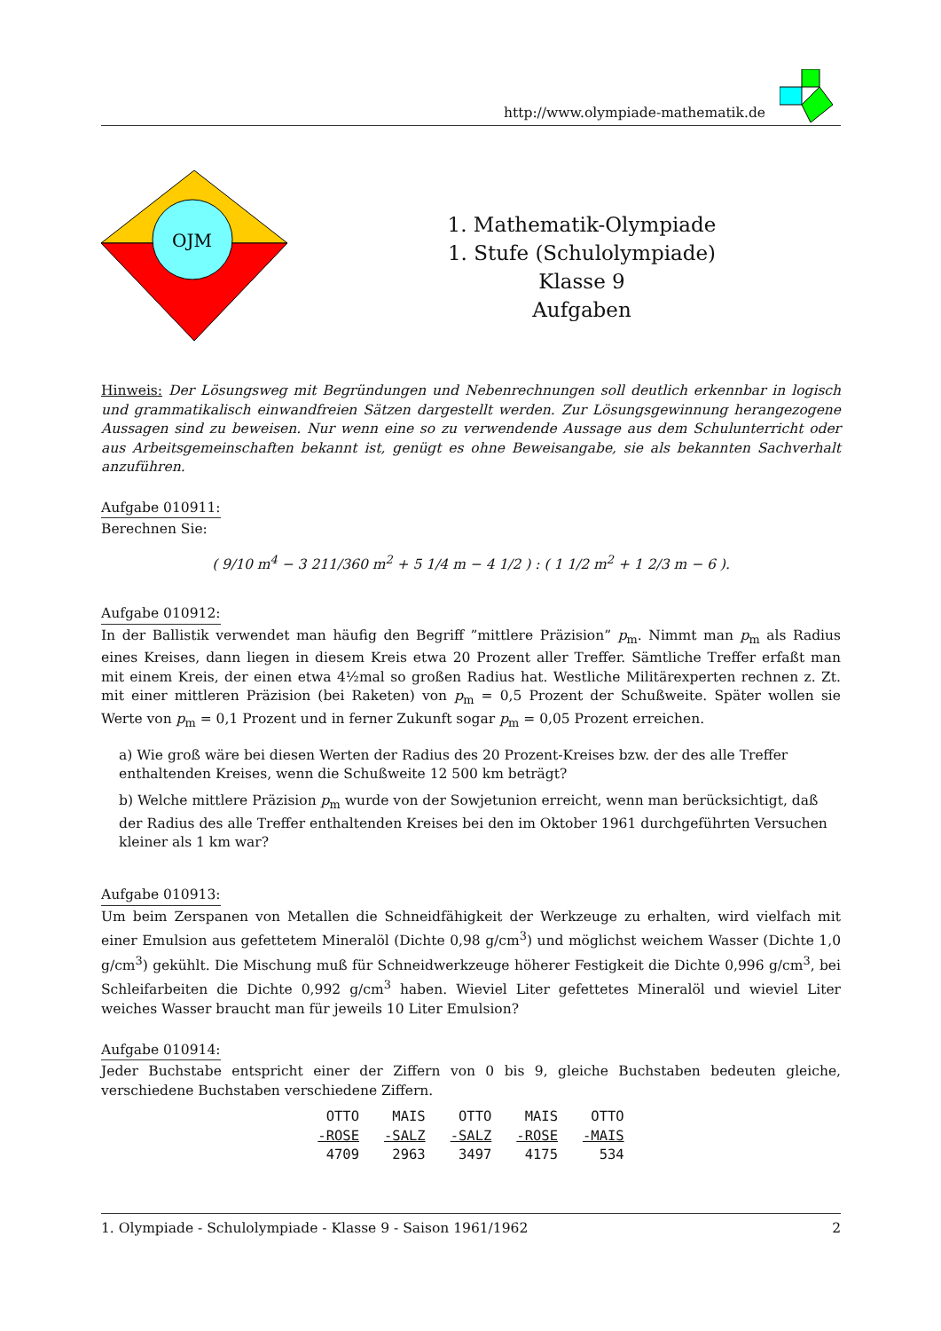http://www.olympiade-mathematik.de
OJM
1. Mathematik-Olympiade
1. Stufe (Schulolympiade)
Klasse 9
Aufgaben
Hinweis: Der Lösungsweg mit Begründungen und Nebenrechnungen soll deutlich erkennbar in logisch und grammatikalisch einwandfreien Sätzen dargestellt werden. Zur Lösungsgewinnung herangezogene Aussagen sind zu beweisen. Nur wenn eine so zu verwendende Aussage aus dem Schulunterricht oder aus Arbeitsgemeinschaften bekannt ist, genügt es ohne Beweisangabe, sie als bekannten Sachverhalt anzuführen.
Aufgabe 010911:
Berechnen Sie:
( 9/10 m<sup>4</sup> − 3 211/360 m<sup>2</sup> + 5 1/4 m − 4 1/2 ) : ( 1 1/2 m<sup>2</sup> + 1 2/3 m − 6 ).
Aufgabe 010912:
In der Ballistik verwendet man häufig den Begriff ”mittlere Präzision” p<sub>m</sub>. Nimmt man p<sub>m</sub> als Radius eines Kreises, dann liegen in diesem Kreis etwa 20 Prozent aller Treffer. Sämtliche Treffer erfaßt man mit einem Kreis, der einen etwa 4½mal so großen Radius hat. Westliche Militärexperten rechnen z. Zt. mit einer mittleren Präzision (bei Raketen) von p<sub>m</sub> = 0,5 Prozent der Schußweite. Später wollen sie Werte von p<sub>m</sub> = 0,1 Prozent und in ferner Zukunft sogar p<sub>m</sub> = 0,05 Prozent erreichen.
a) Wie groß wäre bei diesen Werten der Radius des 20 Prozent-Kreises bzw. der des alle Treffer enthaltenden Kreises, wenn die Schußweite 12 500 km beträgt?
b) Welche mittlere Präzision p<sub>m</sub> wurde von der Sowjetunion erreicht, wenn man berücksichtigt, daß der Radius des alle Treffer enthaltenden Kreises bei den im Oktober 1961 durchgeführten Versuchen kleiner als 1 km war?
Aufgabe 010913:
Um beim Zerspanen von Metallen die Schneidfähigkeit der Werkzeuge zu erhalten, wird vielfach mit einer Emulsion aus gefettetem Mineralöl (Dichte 0,98 g/cm<sup>3</sup>) und möglichst weichem Wasser (Dichte 1,0 g/cm<sup>3</sup>) gekühlt. Die Mischung muß für Schneidwerkzeuge höherer Festigkeit die Dichte 0,996 g/cm<sup>3</sup>, bei Schleifarbeiten die Dichte 0,992 g/cm<sup>3</sup> haben. Wieviel Liter gefettetes Mineralöl und wieviel Liter weiches Wasser braucht man für jeweils 10 Liter Emulsion?
Aufgabe 010914:
Jeder Buchstabe entspricht einer der Ziffern von 0 bis 9, gleiche Buchstaben bedeuten gleiche, verschiedene Buchstaben verschiedene Ziffern.
| OTTO | MAIS | OTTO | MAIS | OTTO |
| -ROSE | -SALZ | -SALZ | -ROSE | -MAIS |
| 4709 | 2963 | 3497 | 4175 | 534 |
1. Olympiade - Schulolympiade - Klasse 9 - Saison 1961/1962 2